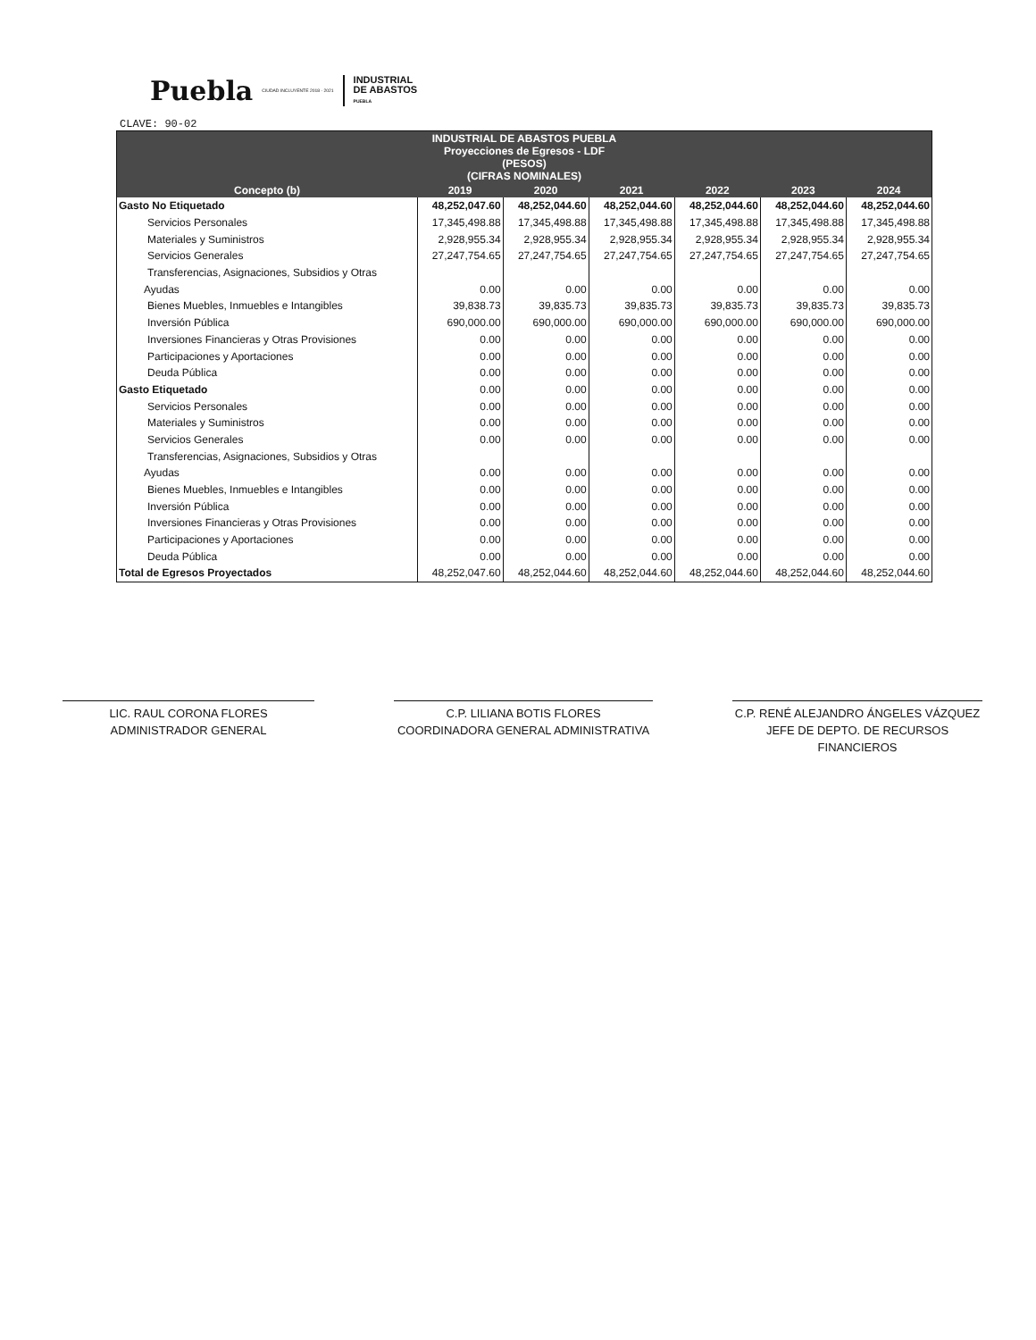Puebla CIUDAD INCLUYENTE 2018 - 2021 INDUSTRIAL
DE ABASTOS
PUEBLA
CLAVE: 90-02
| INDUSTRIAL DE ABASTOS PUEBLA Proyecciones de Egresos - LDF (PESOS) (CIFRAS NOMINALES) | | | | | | |
| --- | --- | --- | --- | --- | --- | --- |
| Concepto (b) | 2019 | 2020 | 2021 | 2022 | 2023 | 2024 |
| Gasto No Etiquetado | 48,252,047.60 | 48,252,044.60 | 48,252,044.60 | 48,252,044.60 | 48,252,044.60 | 48,252,044.60 |
| Servicios Personales | 17,345,498.88 | 17,345,498.88 | 17,345,498.88 | 17,345,498.88 | 17,345,498.88 | 17,345,498.88 |
| Materiales y Suministros | 2,928,955.34 | 2,928,955.34 | 2,928,955.34 | 2,928,955.34 | 2,928,955.34 | 2,928,955.34 |
| Servicios Generales | 27,247,754.65 | 27,247,754.65 | 27,247,754.65 | 27,247,754.65 | 27,247,754.65 | 27,247,754.65 |
| Transferencias, Asignaciones, Subsidios y Otras | | | | | | |
| Ayudas | 0.00 | 0.00 | 0.00 | 0.00 | 0.00 | 0.00 |
| Bienes Muebles, Inmuebles e Intangibles | 39,838.73 | 39,835.73 | 39,835.73 | 39,835.73 | 39,835.73 | 39,835.73 |
| Inversión Pública | 690,000.00 | 690,000.00 | 690,000.00 | 690,000.00 | 690,000.00 | 690,000.00 |
| Inversiones Financieras y Otras Provisiones | 0.00 | 0.00 | 0.00 | 0.00 | 0.00 | 0.00 |
| Participaciones y Aportaciones | 0.00 | 0.00 | 0.00 | 0.00 | 0.00 | 0.00 |
| Deuda Pública | 0.00 | 0.00 | 0.00 | 0.00 | 0.00 | 0.00 |
| Gasto Etiquetado | 0.00 | 0.00 | 0.00 | 0.00 | 0.00 | 0.00 |
| Servicios Personales | 0.00 | 0.00 | 0.00 | 0.00 | 0.00 | 0.00 |
| Materiales y Suministros | 0.00 | 0.00 | 0.00 | 0.00 | 0.00 | 0.00 |
| Servicios Generales | 0.00 | 0.00 | 0.00 | 0.00 | 0.00 | 0.00 |
| Transferencias, Asignaciones, Subsidios y Otras | | | | | | |
| Ayudas | 0.00 | 0.00 | 0.00 | 0.00 | 0.00 | 0.00 |
| Bienes Muebles, Inmuebles e Intangibles | 0.00 | 0.00 | 0.00 | 0.00 | 0.00 | 0.00 |
| Inversión Pública | 0.00 | 0.00 | 0.00 | 0.00 | 0.00 | 0.00 |
| Inversiones Financieras y Otras Provisiones | 0.00 | 0.00 | 0.00 | 0.00 | 0.00 | 0.00 |
| Participaciones y Aportaciones | 0.00 | 0.00 | 0.00 | 0.00 | 0.00 | 0.00 |
| Deuda Pública | 0.00 | 0.00 | 0.00 | 0.00 | 0.00 | 0.00 |
| Total de Egresos Proyectados | 48,252,047.60 | 48,252,044.60 | 48,252,044.60 | 48,252,044.60 | 48,252,044.60 | 48,252,044.60 |
LIC. RAUL CORONA FLORES
ADMINISTRADOR GENERAL
C.P. LILIANA BOTIS FLORES
COORDINADORA GENERAL ADMINISTRATIVA
C.P. RENÉ ALEJANDRO ÁNGELES VÁZQUEZ
JEFE DE DEPTO. DE RECURSOS FINANCIEROS